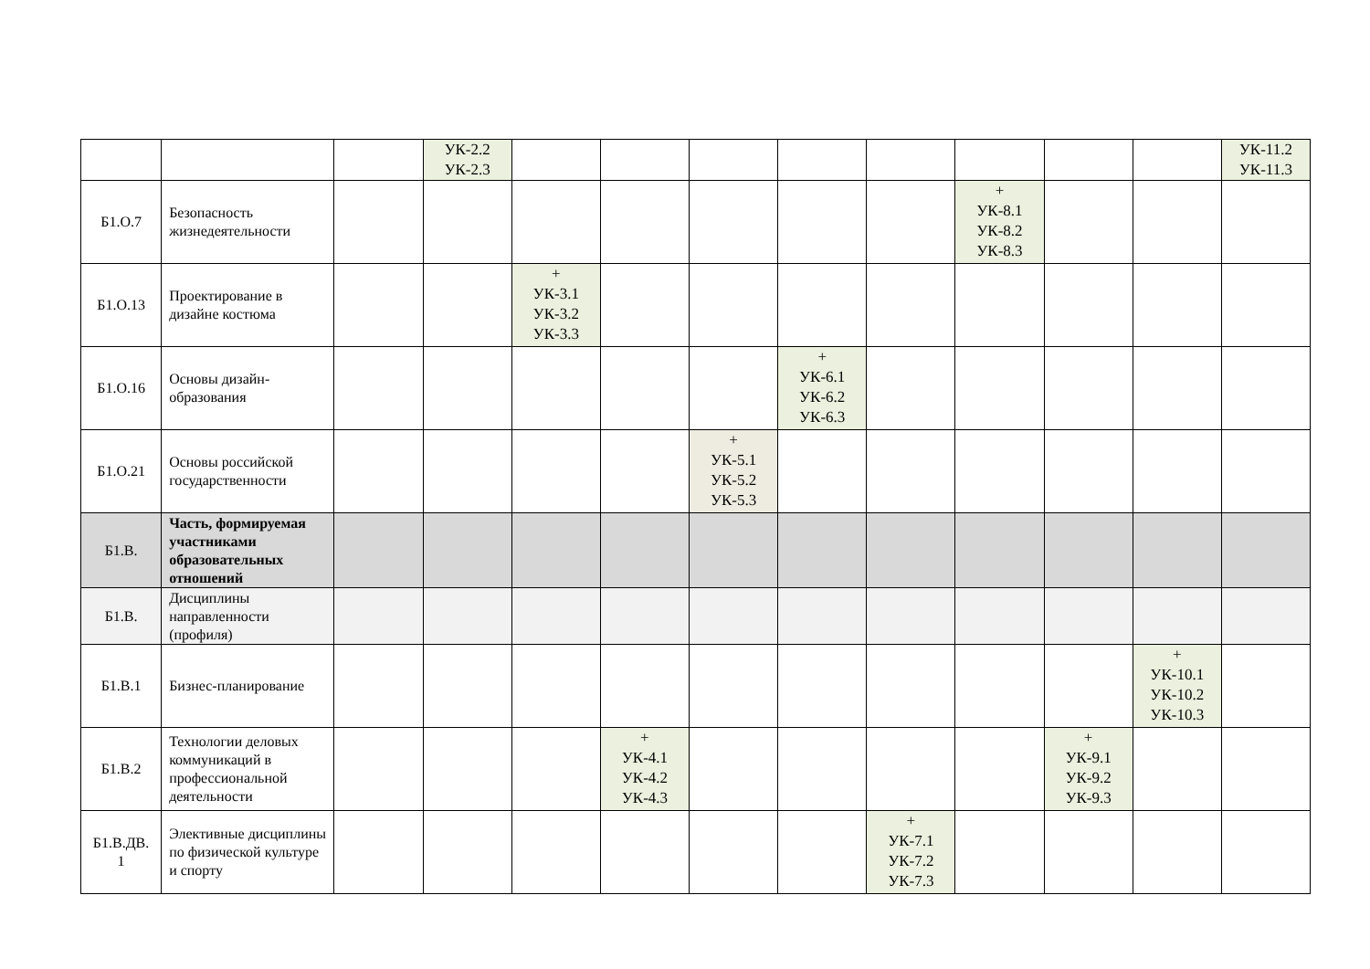| | | | УК-2.2 УК-2.3 | | | | | | | | | УК-11.2 УК-11.3 |
| Б1.О.7 | Безопасность жизнедеятельности | | | | | | | | + УК-8.1 УК-8.2 УК-8.3 | | | |
| Б1.О.13 | Проектирование в дизайне костюма | | | + УК-3.1 УК-3.2 УК-3.3 | | | | | | | | |
| Б1.О.16 | Основы дизайн-образования | | | | | | + УК-6.1 УК-6.2 УК-6.3 | | | | | |
| Б1.О.21 | Основы российской государственности | | | | | + УК-5.1 УК-5.2 УК-5.3 | | | | | | |
| Б1.В. | Часть, формируемая участниками образовательных отношений | | | | | | | | | | | |
| Б1.В. | Дисциплины направленности (профиля) | | | | | | | | | | | |
| Б1.В.1 | Бизнес-планирование | | | | | | | | | | + УК-10.1 УК-10.2 УК-10.3 | |
| Б1.В.2 | Технологии деловых коммуникаций в профессиональной деятельности | | | | + УК-4.1 УК-4.2 УК-4.3 | | | | | + УК-9.1 УК-9.2 УК-9.3 | | |
| Б1.В.ДВ. 1 | Элективные дисциплины по физической культуре и спорту | | | | | | | + УК-7.1 УК-7.2 УК-7.3 | | | | |